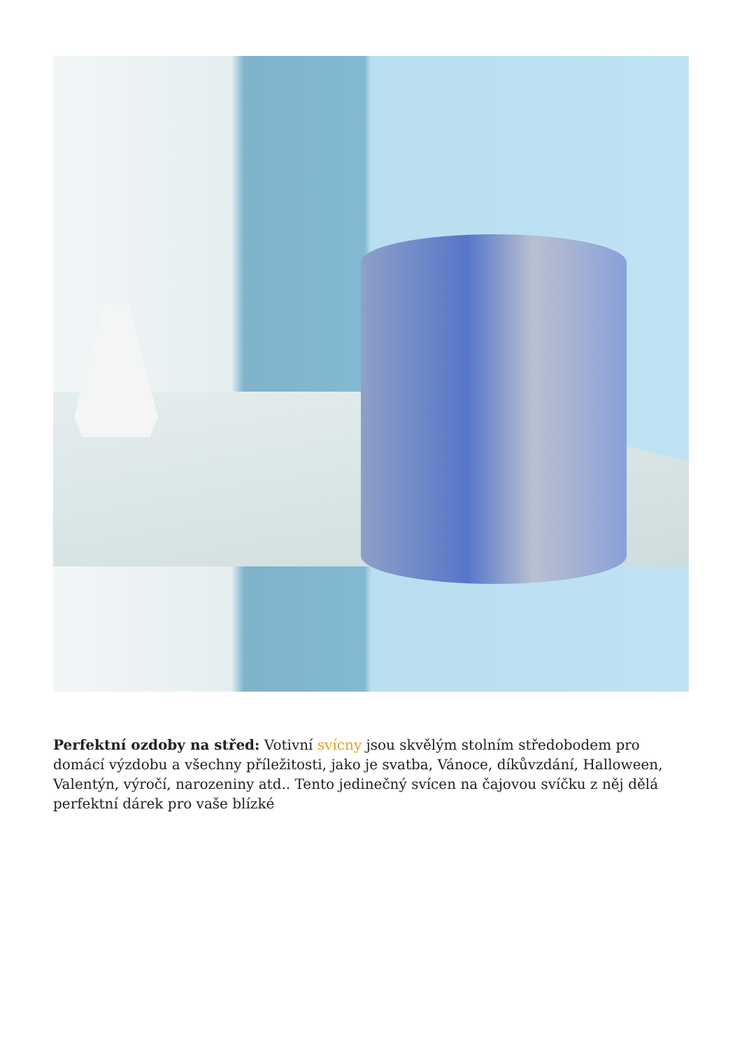Perfektní ozdoby na střed: Votivní svícny jsou skvělým stolním středobodem pro domácí výzdobu a všechny příležitosti, jako je svatba, Vánoce, díkůvzdání, Halloween, Valentýn, výročí, narozeniny atd.. Tento jedinečný svícen na čajovou svíčku z něj dělá perfektní dárek pro vaše blízké